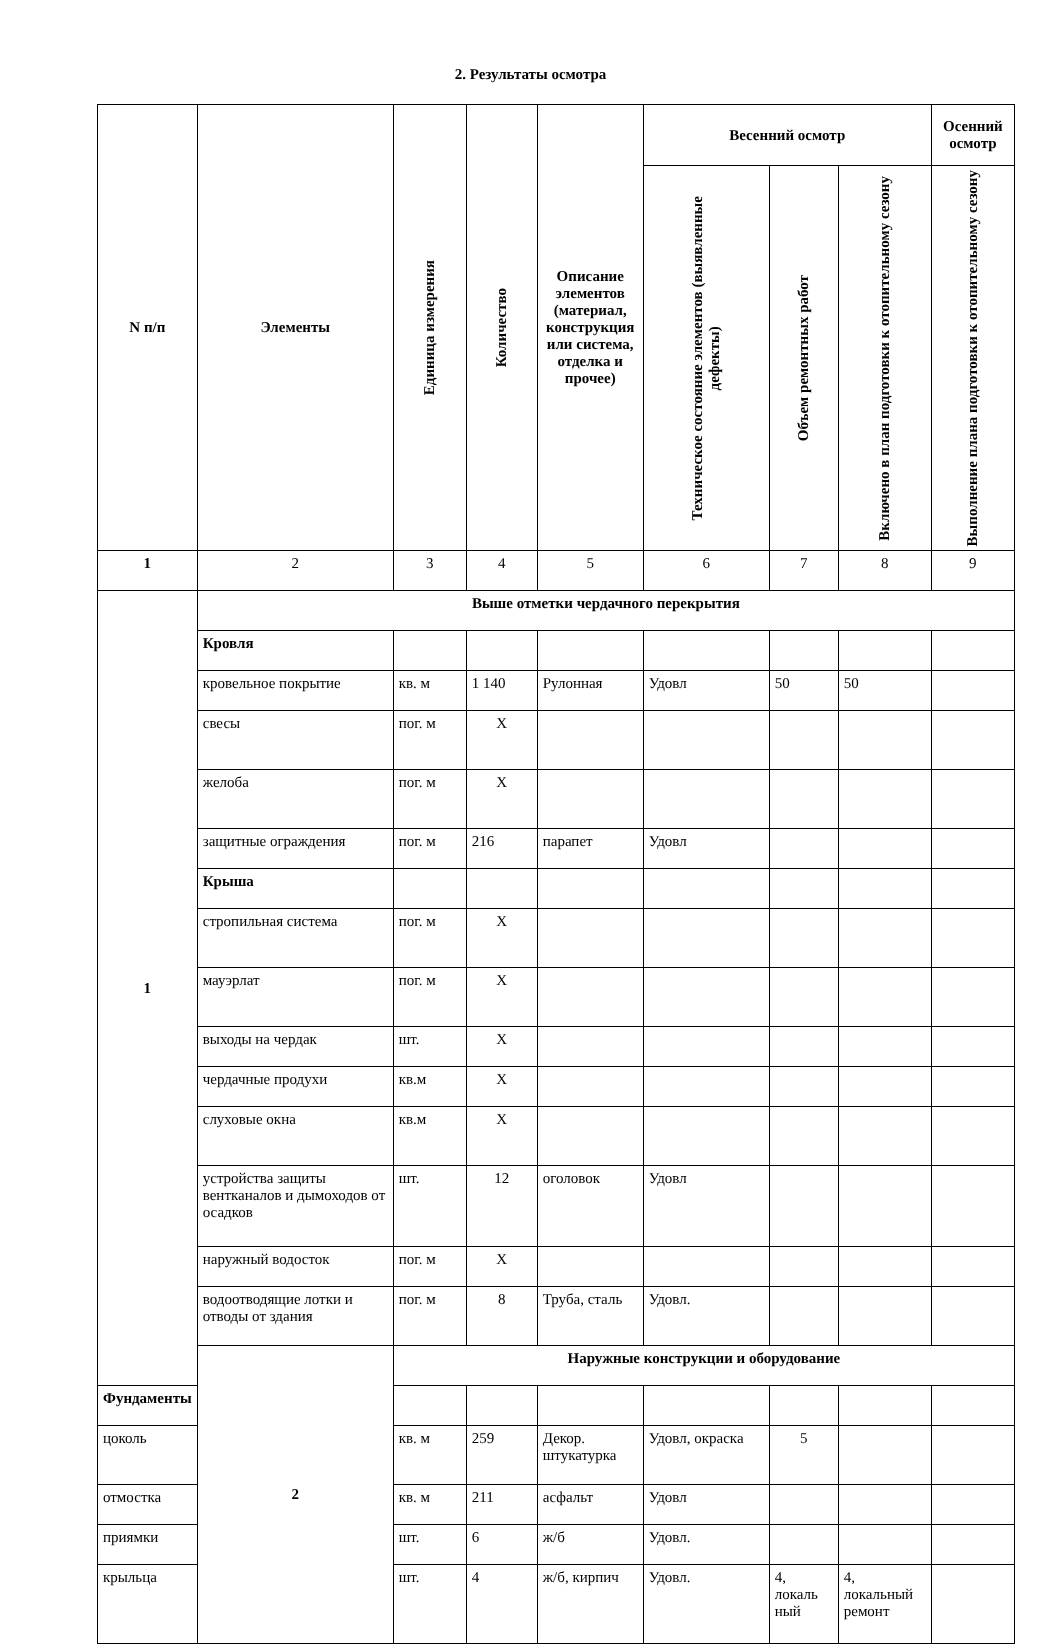2. Результаты осмотра
| N п/п | Элементы | Единица измерения | Количество | Описание элементов (материал, конструкция или система, отделка и прочее) | Весенний осмотр | | | Осенний осмотр |
| --- | --- | --- | --- | --- | --- | --- | --- | --- |
| | | | | | Техническое состояние элементов (выявленные дефекты) | Объем ремонтных работ | Включено в план подготовки к отопительному сезону | Выполнение плана подготовки к отопительному сезону |
| 1 | 2 | 3 | 4 | 5 | 6 | 7 | 8 | 9 |
| 1 | Выше отметки чердачного перекрытия | | | | | | | |
| | Кровля | | | | | | | |
| | кровельное покрытие | кв. м | 1 140 | Рулонная | Удовл | 50 | 50 | |
| | свесы | пог. м | Х | | | | | |
| | желоба | пог. м | Х | | | | | |
| | защитные ограждения | пог. м | 216 | парапет | Удовл | | | |
| | Крыша | | | | | | | |
| | стропильная система | пог. м | Х | | | | | |
| | мауэрлат | пог. м | Х | | | | | |
| | выходы на чердак | шт. | Х | | | | | |
| | чердачные продухи | кв.м | Х | | | | | |
| | слуховые окна | кв.м | Х | | | | | |
| | устройства защиты вентканалов и дымоходов от осадков | шт. | 12 | оголовок | Удовл | | | |
| | наружный водосток | пог. м | Х | | | | | |
| | водоотводящие лотки и отводы от здания | пог. м | 8 | Труба, сталь | Удовл. | | | |
| | 2 | Наружные конструкции и оборудование | | | | | | |
| Фундаменты | | | | | | | | |
| цоколь | | кв. м | 259 | Декор. штукатурка | Удовл, окраска | 5 | | |
| отмостка | | кв. м | 211 | асфальт | Удовл | | | |
| приямки | | шт. | 6 | ж/б | Удовл. | | | |
| крыльца | | шт. | 4 | ж/б, кирпич | Удовл. | 4, локаль ный | 4, локальный ремонт | |